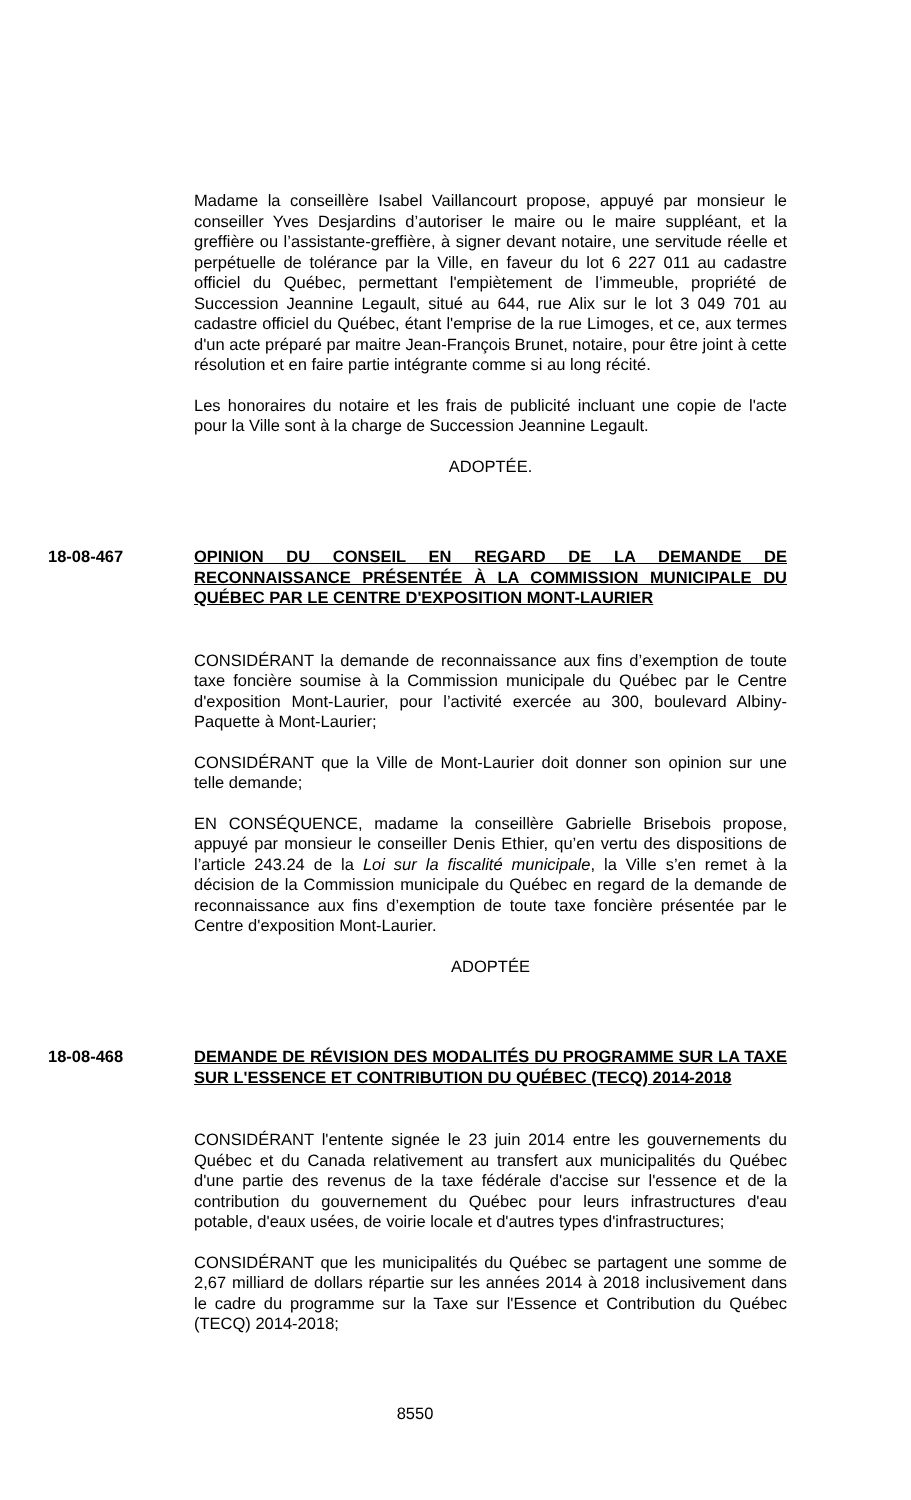Madame la conseillère Isabel Vaillancourt propose, appuyé par monsieur le conseiller Yves Desjardins d’autoriser le maire ou le maire suppléant, et la greffière ou l’assistante-greffière, à signer devant notaire, une servitude réelle et perpétuelle de tolérance par la Ville, en faveur du lot 6 227 011 au cadastre officiel du Québec, permettant l'empiètement de l’immeuble, propriété de Succession Jeannine Legault, situé au 644, rue Alix sur le lot 3 049 701 au cadastre officiel du Québec, étant l'emprise de la rue Limoges, et ce, aux termes d'un acte préparé par maitre Jean-François Brunet, notaire, pour être joint à cette résolution et en faire partie intégrante comme si au long récité.
Les honoraires du notaire et les frais de publicité incluant une copie de l'acte pour la Ville sont à la charge de Succession Jeannine Legault.
ADOPTÉE.
18-08-467 OPINION DU CONSEIL EN REGARD DE LA DEMANDE DE RECONNAISSANCE PRÉSENTÉE À LA COMMISSION MUNICIPALE DU QUÉBEC PAR LE CENTRE D'EXPOSITION MONT-LAURIER
CONSIDÉRANT la demande de reconnaissance aux fins d’exemption de toute taxe foncière soumise à la Commission municipale du Québec par le Centre d'exposition Mont-Laurier, pour l’activité exercée au 300, boulevard Albiny-Paquette à Mont-Laurier;
CONSIDÉRANT que la Ville de Mont-Laurier doit donner son opinion sur une telle demande;
EN CONSÉQUENCE, madame la conseillère Gabrielle Brisebois propose, appuyé par monsieur le conseiller Denis Ethier, qu’en vertu des dispositions de l’article 243.24 de la Loi sur la fiscalité municipale, la Ville s’en remet à la décision de la Commission municipale du Québec en regard de la demande de reconnaissance aux fins d’exemption de toute taxe foncière présentée par le Centre d'exposition Mont-Laurier.
ADOPTÉE
18-08-468 DEMANDE DE RÉVISION DES MODALITÉS DU PROGRAMME SUR LA TAXE SUR L'ESSENCE ET CONTRIBUTION DU QUÉBEC (TECQ) 2014-2018
CONSIDÉRANT l'entente signée le 23 juin 2014 entre les gouvernements du Québec et du Canada relativement au transfert aux municipalités du Québec d'une partie des revenus de la taxe fédérale d'accise sur l'essence et de la contribution du gouvernement du Québec pour leurs infrastructures d'eau potable, d'eaux usées, de voirie locale et d'autres types d'infrastructures;
CONSIDÉRANT que les municipalités du Québec se partagent une somme de 2,67 milliard de dollars répartie sur les années 2014 à 2018 inclusivement dans le cadre du programme sur la Taxe sur l'Essence et Contribution du Québec (TECQ) 2014-2018;
8550